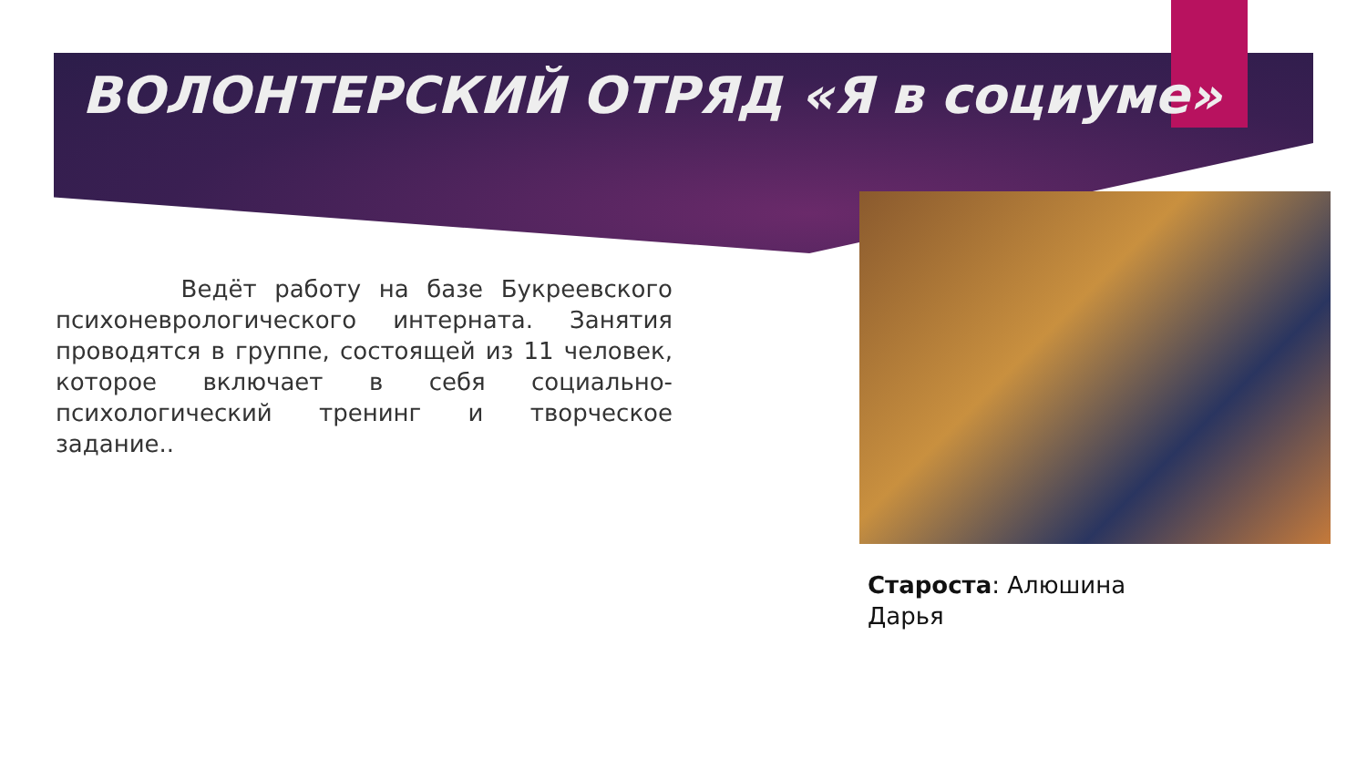ВОЛОНТЕРСКИЙ ОТРЯД «Я в социуме»
Ведёт работу на базе Букреевского психоневрологического интерната. Занятия проводятся в группе, состоящей из 11 человек, которое включает в себя социально-психологический тренинг и творческое задание..
Староста: Алюшина
Дарья